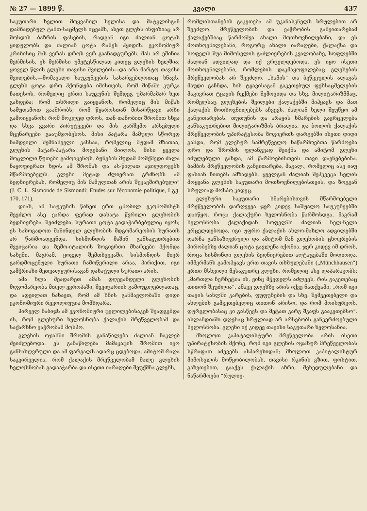№ 27 — 1899 წ. კვალი 437
საკუთარი ხელით მოყვანილ სელისა და მატყლისგან დამზადებულ ტანთ-საცმელს იცვამს, ასეთ გლეხს ინფიზიაც არ მოსდის ბაზრის ფასების, რადგან იგი ძალიან ცოტას ყიდულობს და ძალიან ცოტა რამეს ჰყიდის. ეკონომიურ კრიზისიც მას ვერას დროს ვერ გაანადგურებს. მას არ ეშინია მერმისის, ეს მერმისი უმეტესწილად კიდეც გლეხის ხელშია; ყოველ წლის გლეხი თავისი შვილების—და არა მარტო თავისი შვილების,—მომავალი საუკუნეების სასარგებლოთაც ხნავს. გლეხს ცოტა დრო ჰქონდება იმისთვის, რომ მიწაში კურკა ჩათესოს, რომელიც ერთი საუკუნის შემდეგ უზარმაზარ ხეთ გახდება; რომ თხრილი გაიყვანოს, რომელიც მის მიწას სამუდამოთ გააშრობს; რომ წყაროსთან მისარწყავი არხი გამოიყვანოს; რომ მოკლედ დროს, თან თანობით შრომით სხვა და სხვა გვარი პირუტყვები და მის გარშემო არსებული მცენარეები გააუმჯობესოს. მისი პატარა მამული სწორედ ნამდვილი შემნახველი კასსაა, რომელიც მუდამ მზათაა, გლეხის პატარ-პატარა მოგებანი მიიღოს, მისი ყველა მოცლილი წუთები გამოიყენოს. ბუნების მუდამ მომქმედი ძალა ნაყოფიერათ ხდის ამ შრომას და ას-წილათ აჯილდოვებს მწარმოებელს. გლეხი მეტად ძლიერათ გრძნობს ამ ბედნიერებას, რომელიც მის მამულთან არის შეკავშირებული“ (J. C. L. Sismonde de Sismondi: Etudes sur l'économie politique, I გვ. 170, 171).
დიახ, ამ საუკუნის წინეთ ერთ ცნობილ ეკონომისტს შეეძლო ასე ეარდა ფერად დახატა წვრილი გლეხობის ბედნიერება. შეიძლება, სურათი ცოტა გადაჭარბებულიც იყოს; ეს საზოგადოთ მაშინდელ გლეხობის მდგომარეობის სურათს არ წარმოადგენდა. სისმონდის მაშინ განსაკუთრებით შვეიცარია და ზემო-იტალიის ზოგიერთი მხარეები ჰქონდა სახეში. მაგრამ, ყოველ შემთხვევაში, სისმონდის მიერ გარდმოცემული სურათი ჩამოწერილი არაა, პირიქით, იგი გამჭრიახი მეთვალყურისაგან დახატული სურათი არის.
ამა ხლა შეადარეთ ამას დღევანდელი გლეხობის მდგომარეობა მთელ ევროპაში, შვეიცარიის გამოუკლებლათაც, და ადვილათ ნახავთ, რომ ამ ხნის განმავლობაში დიდი ეკონომიური რევოლიუცია მომხდარა.
პირველ ნაბიჯს ამ ეკონომიური ცვლილებისაკენ შეადგენდა ის, რომ გლეხური ხელოსნობა ქალაქის მრეწველობამ და საქარხნო ვაჭრობამ მოსპო.
გლეხის ოჯახში შრომის განაწილება ძალიან ნაკლებ შეიძლებოდა. ეს განაწილება მამაკაცის შრომით იყო განსაზღვრული და ამ ფარგალს ადარც ცდებოდა. ამიტომ რაღა საკვირველია, რომ ქალაქის მრეწველობამ მალე გლეხის ხელოსნობას გადააჭარბა და ისეთი იარაღები შეუქმნა გლეხს,
რომლისთანების გაკეთება ამ უკანასკნელს სრულებით არ შეეძლო. მრეწველობის და ვაჭრობის განვითარებამ ქალაქებშიაც წარმოშვა ახალი მოთხოვნილებანი, და ეს მოთხოვნილებანი, როგორც ახალი იარაღები, ქალაქსა და სოფელს შუა მიმოსვლის გაძლიერების კვალობაზე, სოფლებში ძალიან ადვილად და იქ ვრცელდებოდა. ეს იყო ისეთი მოთხოვნილებანი, რომლების დაკმაყოფილებაც გლეხების მრეწველობას არ შეეძლო. „ხამის“ და ბეწვეულის ალაგას მაუდი გაჩნდა, ხის ტყავისაგან გაკეთებულ ფეხსაცმელების მაგივრათ ტყავის ჩექმები შემოვიდა და სხვ. მილიტარიზმმაც, რომელსაც გლეხების შვილები ქალაქებში მიჰყავს და მათ ქალაქის მოთხოვნილებებს აჩვევს, ძალიან ხელი შეუწყო ამ განვითარებას. თუთუნის და არაყის ხმარების გავრცელება განსაკუთრებით მილიტარიზმის ბრალია. და ბოლოს ქალაქის მრეწველობის უპირატესობა ზოგიერთს დარგებში ისეთი დიდი გახდა, რომ გლეხურ სამრეწველო ნაწარმოებთა წარმოება დრო და შრომის ფლანგვად შეიქნა და ამიტომ გლეხი იძულებული გახდა, ამ წარმოებისთვის თავი დაენებებინა. ბამბის მრეწველობის განვითარება, მაგალ., რომელიც ასე იაფ ფასიან ჩითებს ამზადებს, ყველგან ძალიან შეჰკვეცა სელის მოყვანა გლეხის საკუთარი მოთხოვნილებისთვის, და ზოგგან სრულიად მოსპო კიდეც.
გლეხური საკუთარი ხმარებისთვის მწარმოებელი მრეწველობის დარღვევა ჯერ კიდევ საშუალო საუკუნეებში დაიწყო, როცა ქალაქური ხელოსნობა წარმოსდგა. მაგრამ ხელოსნობა ქალაქიდან სოფელში ძალიან ნელ-ნელა ვრცელდებოდა, იგი უფრო ქალაქის ახლო-მახლო ადგილებში დარჩა განსაზღვრული და ამიტომ მან გლეხობის ცხოვრების პირობებზე ძალიან ცოტა გავლენა იქონია. ჯერ კიდევ იმ დროს, როცა სისმონდი გლეხის ბედნიერებით აღტაცებაში მოდიოდა, იმმერმანს გამოჰყავს ერთ თავის თხზულებაში („Münchhausen“) ერთი მსხვილი მესაკუთრე გლეხი, რომელიც ასე ლაპარაკობს: „მართლა ჩერჩეტია ის, ვინც მჭედელს აძლევს, რის გაკეთებაც თითონ შეუძლია“. ამავე გლეხზე არის იქვე ნათქვამი, „რომ იგი თავის სახლში კარების, ფუფუნების და სხვ. შემკეთებელი და ახლების გამკეთებელიც თითონ არისო. და რომ მოისურვოს, დურგლობასაც კი გასწევს და მეტათ კარგ შკაფს გააკეთებსო“. ისლანდიაში დღესაც სრულიად არ არსებობს განკერძოებული ხელოსნობა. გლეხი იქ კიდევ თავისი საკუთარი ხელოსანია.
მხოლოთ კაპიტალისტური მრეწველობა არის ისეთი უპირატესობის მქონე, რომ იგი გლეხის ოჯახურ მრეწველობას სწრაფათ აძევებს ასპარეზიდან; მხოლოთ კაპიტალისტურ მიმოსვლის მოწყობილობას, თავისი რკინის გზით, ფოსტით, გაზეთებით, გააქვს ქალაქის აზრი, შეხედულებანი და ნაწარმოები “რულიე-